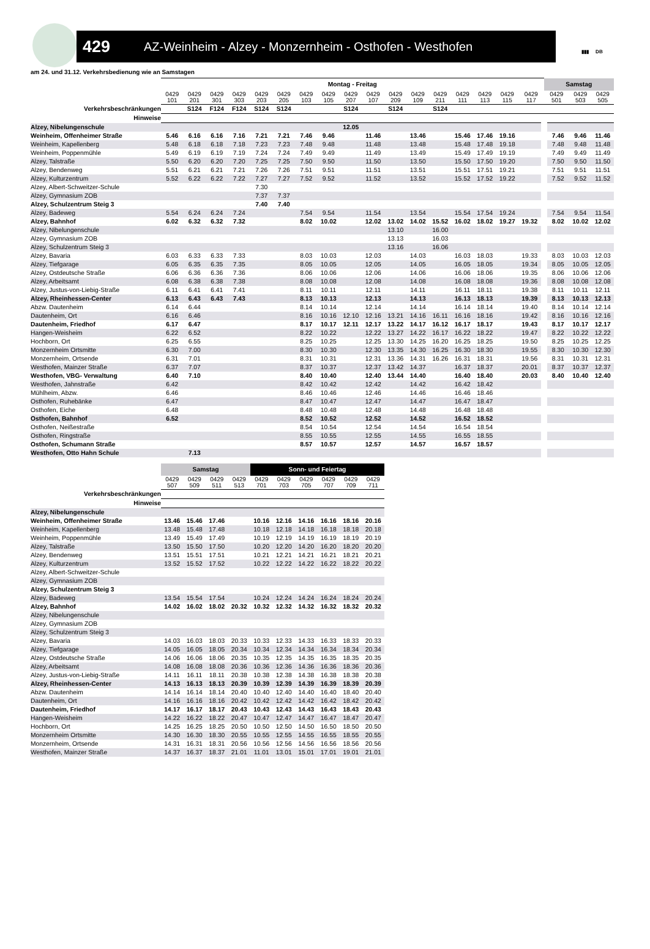429 AZ-Weinheim - Alzey - Monzernheim - Osthofen - Westhofen
▮▮▮ DB
am 24. und 31.12. Verkehrsbedienung wie an Samstagen
| | Montag - Freitag | | | | | | | | | | | | | | | | | Samstag | | |
| --- | --- | --- | --- | --- | --- | --- | --- | --- | --- | --- | --- | --- | --- | --- | --- | --- | --- | --- | --- | --- |
| | 0429 101 | 0429 201 | 0429 301 | 0429 303 | 0429 203 | 0429 205 | 0429 103 | 0429 105 | 0429 207 | 0429 107 | 0429 209 | 0429 109 | 0429 211 | 0429 111 | 0429 113 | 0429 115 | 0429 117 | 0429 501 | 0429 503 | 0429 505 |
| Verkehrsbeschränkungen | | S124 | F124 | F124 | S124 | S124 | | | S124 | | S124 | | S124 | | | | | | | |
| Hinweise | | | | | | | | | | | | | | | | | | | | |
| Alzey, Nibelungenschule | | | | | | | | | 12.05 | | | | | | | | | | | |
| Weinheim, Offenheimer Straße | 5.46 | 6.16 | 6.16 | 7.16 | 7.21 | 7.21 | 7.46 | 9.46 | | 11.46 | | 13.46 | | 15.46 | 17.46 | 19.16 | | 7.46 | 9.46 | 11.46 |
| Weinheim, Kapellenberg | 5.48 | 6.18 | 6.18 | 7.18 | 7.23 | 7.23 | 7.48 | 9.48 | | 11.48 | | 13.48 | | 15.48 | 17.48 | 19.18 | | 7.48 | 9.48 | 11.48 |
| Weinheim, Poppenmühle | 5.49 | 6.19 | 6.19 | 7.19 | 7.24 | 7.24 | 7.49 | 9.49 | | 11.49 | | 13.49 | | 15.49 | 17.49 | 19.19 | | 7.49 | 9.49 | 11.49 |
| Alzey, Talstraße | 5.50 | 6.20 | 6.20 | 7.20 | 7.25 | 7.25 | 7.50 | 9.50 | | 11.50 | | 13.50 | | 15.50 | 17.50 | 19.20 | | 7.50 | 9.50 | 11.50 |
| Alzey, Bendenweg | 5.51 | 6.21 | 6.21 | 7.21 | 7.26 | 7.26 | 7.51 | 9.51 | | 11.51 | | 13.51 | | 15.51 | 17.51 | 19.21 | | 7.51 | 9.51 | 11.51 |
| Alzey, Kulturzentrum | 5.52 | 6.22 | 6.22 | 7.22 | 7.27 | 7.27 | 7.52 | 9.52 | | 11.52 | | 13.52 | | 15.52 | 17.52 | 19.22 | | 7.52 | 9.52 | 11.52 |
| Alzey, Albert-Schweitzer-Schule | | | | | 7.30 | | | | | | | | | | | | | | | |
| Alzey, Gymnasium ZOB | | | | | 7.37 | 7.37 | | | | | | | | | | | | | | |
| Alzey, Schulzentrum Steig 3 | | | | | 7.40 | 7.40 | | | | | | | | | | | | | | |
| Alzey, Badeweg | 5.54 | 6.24 | 6.24 | 7.24 | | | 7.54 | 9.54 | | 11.54 | | 13.54 | | 15.54 | 17.54 | 19.24 | | 7.54 | 9.54 | 11.54 |
| Alzey, Bahnhof | 6.02 | 6.32 | 6.32 | 7.32 | | | 8.02 | 10.02 | | 12.02 | 13.02 | 14.02 | 15.52 | 16.02 | 18.02 | 19.27 | 19.32 | 8.02 | 10.02 | 12.02 |
| Alzey, Nibelungenschule | | | | | | | | | | | 13.10 | | 16.00 | | | | | | | |
| Alzey, Gymnasium ZOB | | | | | | | | | | | 13.13 | | 16.03 | | | | | | | |
| Alzey, Schulzentrum Steig 3 | | | | | | | | | | | 13.16 | | 16.06 | | | | | | | |
| Alzey, Bavaria | 6.03 | 6.33 | 6.33 | 7.33 | | | 8.03 | 10.03 | | 12.03 | | 14.03 | | 16.03 | 18.03 | | 19.33 | 8.03 | 10.03 | 12.03 |
| Alzey, Tiefgarage | 6.05 | 6.35 | 6.35 | 7.35 | | | 8.05 | 10.05 | | 12.05 | | 14.05 | | 16.05 | 18.05 | | 19.34 | 8.05 | 10.05 | 12.05 |
| Alzey, Ostdeutsche Straße | 6.06 | 6.36 | 6.36 | 7.36 | | | 8.06 | 10.06 | | 12.06 | | 14.06 | | 16.06 | 18.06 | | 19.35 | 8.06 | 10.06 | 12.06 |
| Alzey, Arbeitsamt | 6.08 | 6.38 | 6.38 | 7.38 | | | 8.08 | 10.08 | | 12.08 | | 14.08 | | 16.08 | 18.08 | | 19.36 | 8.08 | 10.08 | 12.08 |
| Alzey, Justus-von-Liebig-Straße | 6.11 | 6.41 | 6.41 | 7.41 | | | 8.11 | 10.11 | | 12.11 | | 14.11 | | 16.11 | 18.11 | | 19.38 | 8.11 | 10.11 | 12.11 |
| Alzey, Rheinhessen-Center | 6.13 | 6.43 | 6.43 | 7.43 | | | 8.13 | 10.13 | | 12.13 | | 14.13 | | 16.13 | 18.13 | | 19.39 | 8.13 | 10.13 | 12.13 |
| Abzw. Dautenheim | 6.14 | 6.44 | | | | | 8.14 | 10.14 | | 12.14 | | 14.14 | | 16.14 | 18.14 | | 19.40 | 8.14 | 10.14 | 12.14 |
| Dautenheim, Ort | 6.16 | 6.46 | | | | | 8.16 | 10.16 | 12.10 | 12.16 | 13.21 | 14.16 | 16.11 | 16.16 | 18.16 | | 19.42 | 8.16 | 10.16 | 12.16 |
| Dautenheim, Friedhof | 6.17 | 6.47 | | | | | 8.17 | 10.17 | 12.11 | 12.17 | 13.22 | 14.17 | 16.12 | 16.17 | 18.17 | | 19.43 | 8.17 | 10.17 | 12.17 |
| Hangen-Weisheim | 6.22 | 6.52 | | | | | 8.22 | 10.22 | | 12.22 | 13.27 | 14.22 | 16.17 | 16.22 | 18.22 | | 19.47 | 8.22 | 10.22 | 12.22 |
| Hochborn, Ort | 6.25 | 6.55 | | | | | 8.25 | 10.25 | | 12.25 | 13.30 | 14.25 | 16.20 | 16.25 | 18.25 | | 19.50 | 8.25 | 10.25 | 12.25 |
| Monzernheim Ortsmitte | 6.30 | 7.00 | | | | | 8.30 | 10.30 | | 12.30 | 13.35 | 14.30 | 16.25 | 16.30 | 18.30 | | 19.55 | 8.30 | 10.30 | 12.30 |
| Monzernheim, Ortsende | 6.31 | 7.01 | | | | | 8.31 | 10.31 | | 12.31 | 13.36 | 14.31 | 16.26 | 16.31 | 18.31 | | 19.56 | 8.31 | 10.31 | 12.31 |
| Westhofen, Mainzer Straße | 6.37 | 7.07 | | | | | 8.37 | 10.37 | | 12.37 | 13.42 | 14.37 | | 16.37 | 18.37 | | 20.01 | 8.37 | 10.37 | 12.37 |
| Westhofen, VBG- Verwaltung | 6.40 | 7.10 | | | | | 8.40 | 10.40 | | 12.40 | 13.44 | 14.40 | | 16.40 | 18.40 | | 20.03 | 8.40 | 10.40 | 12.40 |
| Westhofen, Jahnstraße | 6.42 | | | | | | 8.42 | 10.42 | | 12.42 | | 14.42 | | 16.42 | 18.42 | | | | | |
| Mühlheim, Abzw. | 6.46 | | | | | | 8.46 | 10.46 | | 12.46 | | 14.46 | | 16.46 | 18.46 | | | | | |
| Osthofen, Ruhebänke | 6.47 | | | | | | 8.47 | 10.47 | | 12.47 | | 14.47 | | 16.47 | 18.47 | | | | | |
| Osthofen, Eiche | 6.48 | | | | | | 8.48 | 10.48 | | 12.48 | | 14.48 | | 16.48 | 18.48 | | | | | |
| Osthofen, Bahnhof | 6.52 | | | | | | 8.52 | 10.52 | | 12.52 | | 14.52 | | 16.52 | 18.52 | | | | | |
| Osthofen, Neißestraße | | | | | | | 8.54 | 10.54 | | 12.54 | | 14.54 | | 16.54 | 18.54 | | | | | |
| Osthofen, Ringstraße | | | | | | | 8.55 | 10.55 | | 12.55 | | 14.55 | | 16.55 | 18.55 | | | | | |
| Osthofen, Schumann Straße | | | | | | | 8.57 | 10.57 | | 12.57 | | 14.57 | | 16.57 | 18.57 | | | | | |
| Westhofen, Otto Hahn Schule | | 7.13 | | | | | | | | | | | | | | | | | | |
| | Samstag | | | | Sonn- und Feiertag | | | | | |
| --- | --- | --- | --- | --- | --- | --- | --- | --- | --- | --- |
| | 0429 507 | 0429 509 | 0429 511 | 0429 513 | 0429 701 | 0429 703 | 0429 705 | 0429 707 | 0429 709 | 0429 711 |
| Verkehrsbeschränkungen | | | | | | | | | | |
| Hinweise | | | | | | | | | | |
| Alzey, Nibelungenschule | | | | | | | | | | |
| Weinheim, Offenheimer Straße | 13.46 | 15.46 | 17.46 | | 10.16 | 12.16 | 14.16 | 16.16 | 18.16 | 20.16 |
| Weinheim, Kapellenberg | 13.48 | 15.48 | 17.48 | | 10.18 | 12.18 | 14.18 | 16.18 | 18.18 | 20.18 |
| Weinheim, Poppenmühle | 13.49 | 15.49 | 17.49 | | 10.19 | 12.19 | 14.19 | 16.19 | 18.19 | 20.19 |
| Alzey, Talstraße | 13.50 | 15.50 | 17.50 | | 10.20 | 12.20 | 14.20 | 16.20 | 18.20 | 20.20 |
| Alzey, Bendenweg | 13.51 | 15.51 | 17.51 | | 10.21 | 12.21 | 14.21 | 16.21 | 18.21 | 20.21 |
| Alzey, Kulturzentrum | 13.52 | 15.52 | 17.52 | | 10.22 | 12.22 | 14.22 | 16.22 | 18.22 | 20.22 |
| Alzey, Albert-Schweitzer-Schule | | | | | | | | | | |
| Alzey, Gymnasium ZOB | | | | | | | | | | |
| Alzey, Schulzentrum Steig 3 | | | | | | | | | | |
| Alzey, Badeweg | 13.54 | 15.54 | 17.54 | | 10.24 | 12.24 | 14.24 | 16.24 | 18.24 | 20.24 |
| Alzey, Bahnhof | 14.02 | 16.02 | 18.02 | 20.32 | 10.32 | 12.32 | 14.32 | 16.32 | 18.32 | 20.32 |
| Alzey, Nibelungenschule | | | | | | | | | | |
| Alzey, Gymnasium ZOB | | | | | | | | | | |
| Alzey, Schulzentrum Steig 3 | | | | | | | | | | |
| Alzey, Bavaria | 14.03 | 16.03 | 18.03 | 20.33 | 10.33 | 12.33 | 14.33 | 16.33 | 18.33 | 20.33 |
| Alzey, Tiefgarage | 14.05 | 16.05 | 18.05 | 20.34 | 10.34 | 12.34 | 14.34 | 16.34 | 18.34 | 20.34 |
| Alzey, Ostdeutsche Straße | 14.06 | 16.06 | 18.06 | 20.35 | 10.35 | 12.35 | 14.35 | 16.35 | 18.35 | 20.35 |
| Alzey, Arbeitsamt | 14.08 | 16.08 | 18.08 | 20.36 | 10.36 | 12.36 | 14.36 | 16.36 | 18.36 | 20.36 |
| Alzey, Justus-von-Liebig-Straße | 14.11 | 16.11 | 18.11 | 20.38 | 10.38 | 12.38 | 14.38 | 16.38 | 18.38 | 20.38 |
| Alzey, Rheinhessen-Center | 14.13 | 16.13 | 18.13 | 20.39 | 10.39 | 12.39 | 14.39 | 16.39 | 18.39 | 20.39 |
| Abzw. Dautenheim | 14.14 | 16.14 | 18.14 | 20.40 | 10.40 | 12.40 | 14.40 | 16.40 | 18.40 | 20.40 |
| Dautenheim, Ort | 14.16 | 16.16 | 18.16 | 20.42 | 10.42 | 12.42 | 14.42 | 16.42 | 18.42 | 20.42 |
| Dautenheim, Friedhof | 14.17 | 16.17 | 18.17 | 20.43 | 10.43 | 12.43 | 14.43 | 16.43 | 18.43 | 20.43 |
| Hangen-Weisheim | 14.22 | 16.22 | 18.22 | 20.47 | 10.47 | 12.47 | 14.47 | 16.47 | 18.47 | 20.47 |
| Hochborn, Ort | 14.25 | 16.25 | 18.25 | 20.50 | 10.50 | 12.50 | 14.50 | 16.50 | 18.50 | 20.50 |
| Monzernheim Ortsmitte | 14.30 | 16.30 | 18.30 | 20.55 | 10.55 | 12.55 | 14.55 | 16.55 | 18.55 | 20.55 |
| Monzernheim, Ortsende | 14.31 | 16.31 | 18.31 | 20.56 | 10.56 | 12.56 | 14.56 | 16.56 | 18.56 | 20.56 |
| Westhofen, Mainzer Straße | 14.37 | 16.37 | 18.37 | 21.01 | 11.01 | 13.01 | 15.01 | 17.01 | 19.01 | 21.01 |